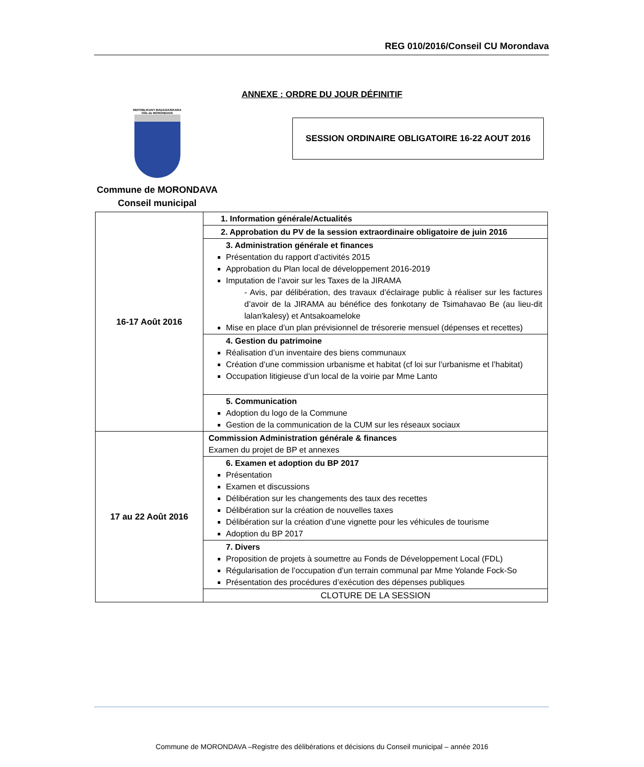REG 010/2016/Conseil CU Morondava
ANNEXE : ORDRE DU JOUR DÉFINITIF
REPOBLIKAN'I MADAGASIKARA
Ville de MORONDAVA
Commune de MORONDAVA
Conseil municipal
SESSION ORDINAIRE OBLIGATOIRE 16-22 AOUT 2016
| 16-17 Août 2016 | 1. Information générale/Actualités |
| | 2. Approbation du PV de la session extraordinaire obligatoire de juin 2016 |
| | 3. Administration générale et finances Présentation du rapport d’activités 2015 Approbation du Plan local de développement 2016-2019 Imputation de l’avoir sur les Taxes de la JIRAMA - Avis, par délibération, des travaux d’éclairage public à réaliser sur les factures d’avoir de la JIRAMA au bénéfice des fonkotany de Tsimahavao Be (au lieu-dit lalan'kalesy) et Antsakoameloke Mise en place d’un plan prévisionnel de trésorerie mensuel (dépenses et recettes) |
| | 4. Gestion du patrimoine Réalisation d’un inventaire des biens communaux Création d’une commission urbanisme et habitat (cf loi sur l’urbanisme et l’habitat) Occupation litigieuse d’un local de la voirie par Mme Lanto |
| | 5. Communication Adoption du logo de la Commune Gestion de la communication de la CUM sur les réseaux sociaux |
| 17 au 22 Août 2016 | Commission Administration générale & finances Examen du projet de BP et annexes |
| | 6. Examen et adoption du BP 2017 Présentation Examen et discussions Délibération sur les changements des taux des recettes Délibération sur la création de nouvelles taxes Délibération sur la création d’une vignette pour les véhicules de tourisme Adoption du BP 2017 |
| | 7. Divers Proposition de projets à soumettre au Fonds de Développement Local (FDL) Régularisation de l’occupation d’un terrain communal par Mme Yolande Fock-So Présentation des procédures d’exécution des dépenses publiques |
| | CLOTURE DE LA SESSION |
Commune de MORONDAVA –Registre des délibérations et décisions du Conseil municipal – année 2016